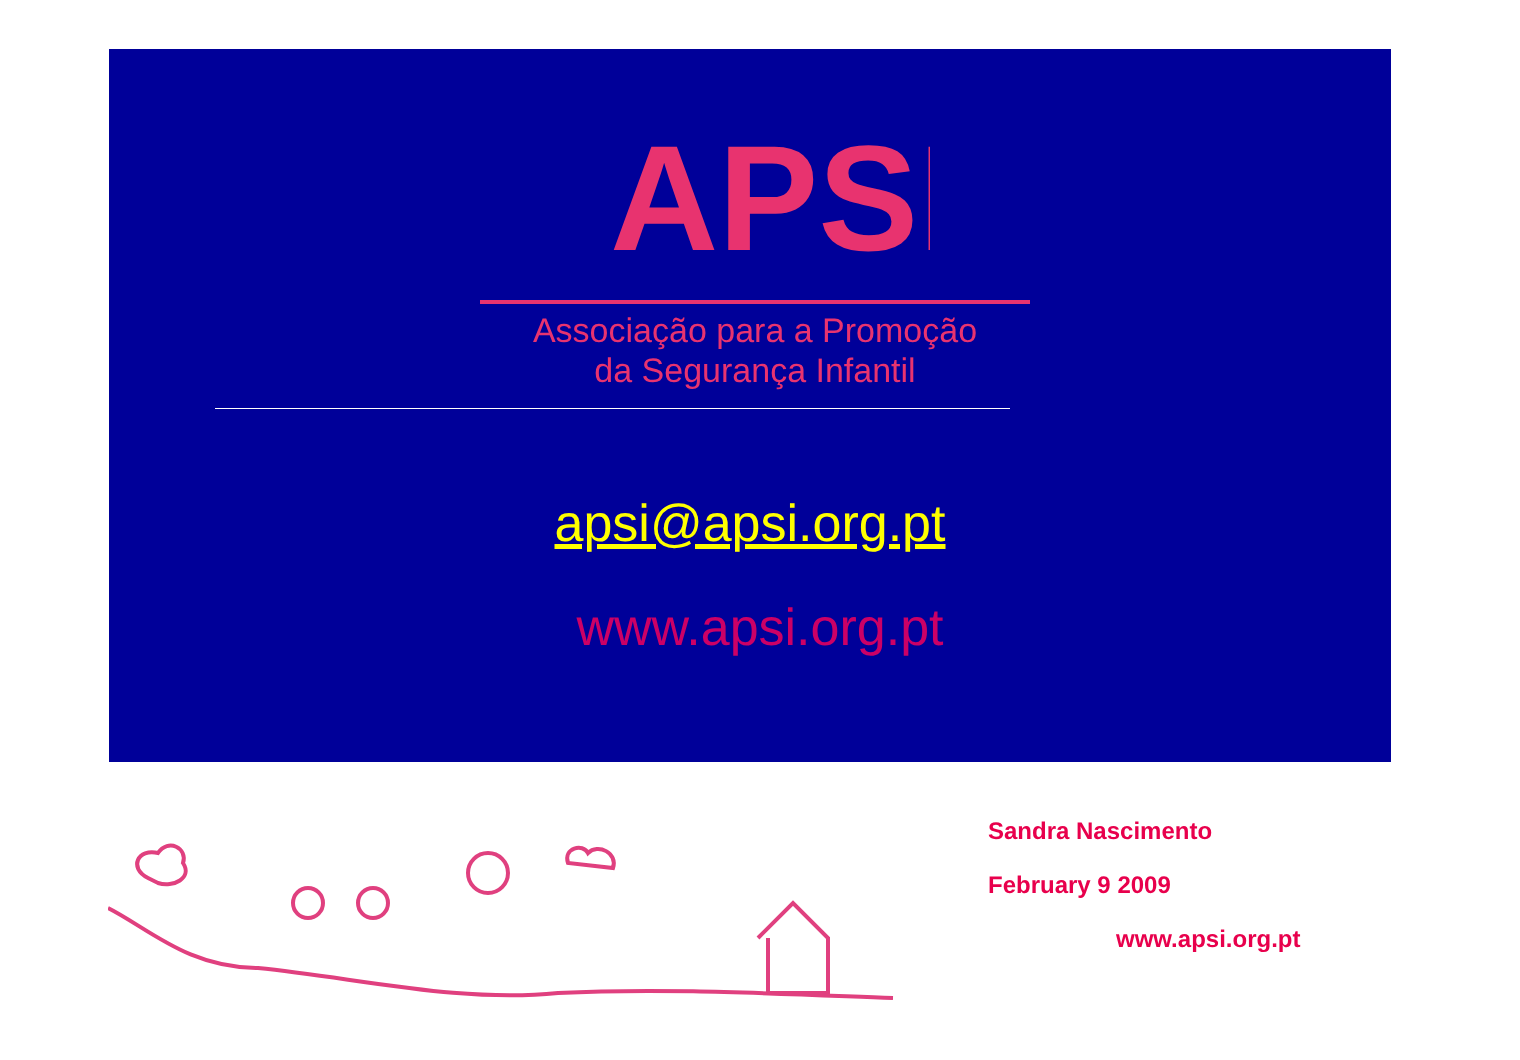APSI
Associação para a Promoção
da Segurança Infantil
apsi@apsi.org.pt
www.apsi.org.pt
Sandra Nascimento
February 9 2009
www.apsi.org.pt